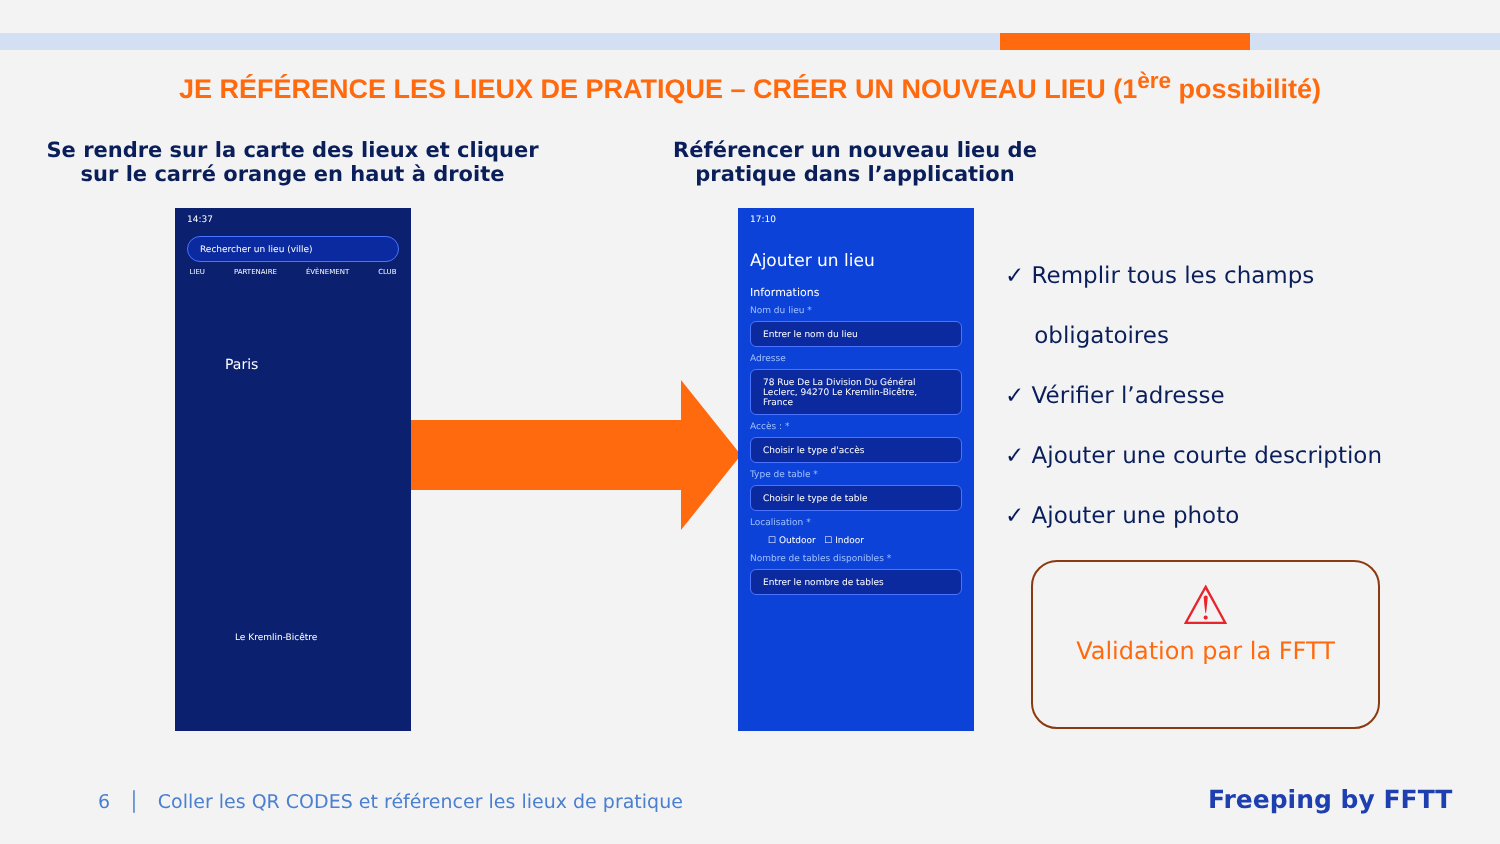JE RÉFÉRENCE LES LIEUX DE PRATIQUE – CRÉER UN NOUVEAU LIEU (1<sup>ère</sup> possibilité)
Se rendre sur la carte des lieux et cliquer sur le carré orange en haut à droite
Référencer un nouveau lieu de pratique dans l’application
14:37
Rechercher un lieu (ville)
LIEU PARTENAIRE ÉVÈNEMENT CLUB
Paris
Le Kremlin-Bicêtre
17:10
Ajouter un lieu
Informations
Nom du lieu *
Entrer le nom du lieu
Adresse
78 Rue De La Division Du Général Leclerc, 94270 Le Kremlin-Bicêtre, France
Accès : *
Choisir le type d'accès
Type de table *
Choisir le type de table
Localisation *
☐ Outdoor ☐ Indoor
Nombre de tables disponibles *
Entrer le nombre de tables
✓ Remplir tous les champs
obligatoires
✓ Vérifier l’adresse
✓ Ajouter une courte description
✓ Ajouter une photo
⚠
Validation par la FFTT
6 │ Coller les QR CODES et référencer les lieux de pratique
Freeping by FFTT